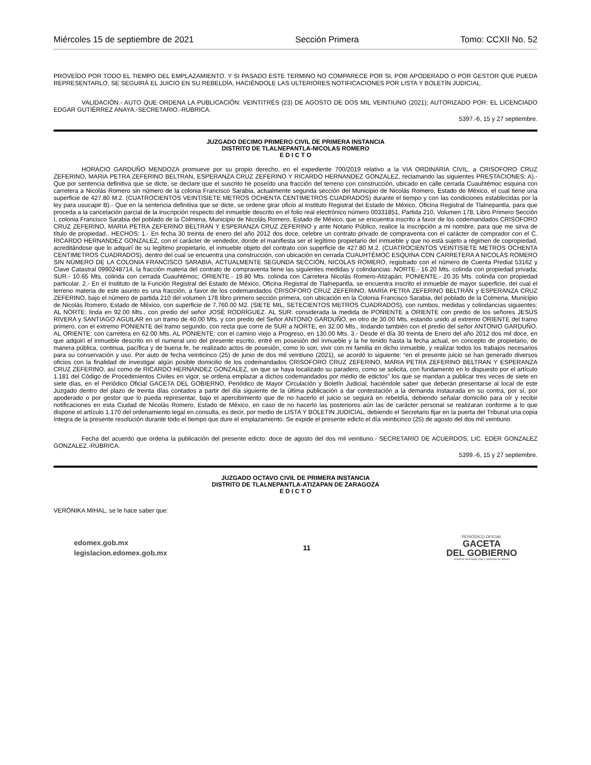Miércoles 15 de septiembre de 2021 Sección Primera Tomo: CCXII No. 52
PROVEÍDO POR TODO EL TIEMPO DEL EMPLAZAMIENTO. Y SI PASADO ESTE TERMINO NO COMPARECE POR SI, POR APODERADO O POR GESTOR QUE PUEDA REPRESENTARLO, SE SEGUIRÁ EL JUICIO EN SU REBELDÍA, HACIÉNDOLE LAS ULTERIORES NOTIFICACIONES POR LISTA Y BOLETÍN JUDICIAL.
VALIDACIÓN.- AUTO QUE ORDENA LA PUBLICACIÓN: VEINTITRÉS (23) DE AGOSTO DE DOS MIL VEINTIUNO (2021); AUTORIZADO POR: EL LICENCIADO EDGAR GUTIÉRREZ ANAYA.-SECRETARIO.-RÚBRICA.
5397.-6, 15 y 27 septiembre.
JUZGADO DECIMO PRIMERO CIVIL DE PRIMERA INSTANCIA
DISTRITO DE TLALNEPANTLA-NICOLAS ROMERO
E D I C T O
HORACIO GARDUÑO MENDOZA promueve por su propio derecho, en el expediente 700/2019 relativo a la VIA ORDINARIA CIVIL, a CRISOFORO CRUZ ZEFERINO, MARIA PETRA ZEFERINO BELTRAN, ESPERANZA CRUZ ZEFERINO Y RICARDO HERNANDEZ GONZALEZ, reclamando las siguientes PRESTACIONES: A).- Que por sentencia definitiva que se dicte, se declare que el suscrito he poseído una fracción del terreno con construcción, ubicado en calle cerrada Cuauhtémoc esquina con carretera a Nicolás Romero sin número de la colonia Francisco Sarabia, actualmente segunda sección del Municipio de Nicolás Romero, Estado de México, el cual tiene una superficie de 427.80 M.2. (CUATROCIENTOS VEINTISIETE METROS OCHENTA CENTIMETROS CUADRADOS) durante el tiempo y con las condiciones establecidas por la ley para usucapir B).- Que en la sentencia definitiva que se dicte, se ordene girar oficio al Instituto Registral del Estado de México, Oficina Registral de Tlalnepantla, para que proceda a la cancelación parcial de la inscripción respecto del inmueble descrito en el folio real electrónico número 00331851, Partida 210, Volumen 178, Libro Primero Sección I, colonia Francisco Sarabia del poblado de la Colmena, Municipio de Nicolás Romero, Estado de México, que se encuentra inscrito a favor de los codemandados CRISOFORO CRUZ ZEFERINO, MARIA PETRA ZEFERINO BELTRAN Y ESPERANZA CRUZ ZEFERINO y ante Notario Público, realice la inscripción a mi nombre, para que me sirva de título de propiedad.. HECHOS: 1.- En fecha 30 treinta de enero del año 2012 dos doce, celebre un contrato privado de compraventa con el carácter de comprador con el C. RICARDO HERNANDEZ GONZALEZ, con el carácter de vendedor, donde el manifiesta ser el legítimo propietario del inmueble y que no está sujeto a régimen de copropiedad, acreditándose que lo adquirí de su legítimo propietario, el inmueble objeto del contrato con superficie de 427.80 M.2. (CUATROCIENTOS VEINTISIETE METROS OCHENTA CENTIMETROS CUADRADOS), dentro del cual se encuentra una construcción, con ubicación en cerrada CUAUHTÉMOC ESQUINA CON CARRETERA A NICOLÁS ROMERO SIN NÚMERO DE LA COLONIA FRANCISCO SARABIA, ACTUALMENTE SEGUNDA SECCIÓN, NICOLAS ROMERO, registrado con el número de Cuenta Predial 53162 y Clave Catastral 0990248714, la fracción materia del contrato de compraventa tiene las siguientes medidas y colindancias: NORTE.- 16.20 Mts. colinda con propiedad privada; SUR.- 10.65 Mts. colinda con cerrada Cuauhtémoc; ORIENTE.- 19.80 Mts. colinda con Carretera Nicolás Romero-Atizapán; PONIENTE.- 20.35 Mts. colinda con propiedad particular. 2.- En el Instituto de la Función Registral del Estado de México, Oficina Registral de Tlalnepantla, se encuentra inscrito el inmueble de mayor superficie, del cual el terreno materia de este asunto es una fracción, a favor de los codemandados CRISOFORO CRUZ ZEFERINO, MARÍA PETRA ZEFERINO BELTRÁN y ESPERANZA CRUZ ZEFERINO, bajo el número de partida 210 del volumen 178 libro primero sección primera, con ubicación en la Colonia Francisco Sarabia, del poblado de la Colmena, Municipio de Nicolás Romero, Estado de México, con superficie de 7,760.00 M2. (SIETE MIL, SETECIENTOS METROS CUADRADOS), con rumbos, medidas y colindancias siguientes: AL NORTE: linda en 92.00 Mts., con predio del señor JOSÉ RODRÍGUEZ. AL SUR: considerada la medida de PONIENTE a ORIENTE con predio de los señores JESÚS RIVERA y SANTIAGO AGUILAR en un tramo de 40.00 Mts. y con predio del Señor ANTONIO GARDUÑO, en otro de 30.00 Mts. estando unido al extremo ORIENTE del tramo primero, con el extremo PONIENTE del tramo segundo, con recta que corre de SUR a NORTE, en 32.00 Mts., lindando también con el predio del señor ANTONIO GARDUÑO. AL ORIENTE: con carretera en 62.00 Mts. AL PONIENTE: con el camino viejo a Progreso, en 130.00 Mts. 3.- Desde el día 30 treinta de Enero del año 2012 dos mil doce, en que adquirí el inmueble descrito en el numeral uno del presente escrito, entré en posesión del inmueble y la he tenido hasta la fecha actual, en concepto de propietario, de manera pública, continua, pacífica y de buena fe, he realizado actos de posesión, como lo son, vivir con mi familia en dicho inmueble, y realizar todos los trabajos necesarios para su conservación y uso. Por auto de fecha veinticinco (25) de junio de dos mil veintiuno (2021), se acordó lo siguiente: “en el presente juicio se han generado diversos oficios con la finalidad de investigar algún posible domicilio de los codemandados CRISOFORO CRUZ ZEFERINO, MARIA PETRA ZEFERINO BELTRAN Y ESPERANZA CRUZ ZEFERINO, así como de RICARDO HERNANDEZ GONZALEZ, sin que se haya localizado su paradero, como se solicita, con fundamento en lo dispuesto por el artículo 1.181 del Código de Procedimientos Civiles en vigor, se ordena emplazar a dichos codemandados por medio de edictos” los que se mandan a publicar tres veces de siete en siete días, en el Periódico Oficial GACETA DEL GOBIERNO, Periódico de Mayor Circulación y Boletín Judicial, haciéndole saber que deberán presentarse al local de este Juzgado dentro del plazo de treinta días contados a partir del día siguiente de la última publicación a dar contestación a la demanda instaurada en su contra, por sí, por apoderado o por gestor que lo pueda representar, bajo el apercibimiento que de no hacerlo el juicio se seguirá en rebeldía, debiendo señalar domicilio para oír y recibir notificaciones en esta Ciudad de Nicolás Romero, Estado de México, en caso de no hacerlo las posteriores aún las de carácter personal se realizaran conforme a lo que dispone el artículo 1.170 del ordenamiento legal en consulta, es decir, por medio de LISTA Y BOLETIN JUDICIAL, debiendo el Secretario fijar en la puerta del Tribunal una copia íntegra de la presente resolución durante todo el tiempo que dure el emplazamiento. Se expide el presente edicto el día veinticinco (25) de agosto del dos mil veintiuno.
Fecha del acuerdo que ordena la publicación del presente edicto: doce de agosto del dos mil veintiuno.- SECRETARIO DE ACUERDOS, LIC. EDER GONZALEZ GONZALEZ.-RÚBRICA.
5399.-6, 15 y 27 septiembre.
JUZGADO OCTAVO CIVIL DE PRIMERA INSTANCIA
DISTRITO DE TLALNEPANTLA-ATIZAPAN DE ZARAGOZA
E D I C T O
VERÓNIKA MIHAL, se le hace saber que:
edomex.gob.mx
legislacion.edomex.gob.mx
11
PERIÓDICO OFICIAL
GACETA
DEL GOBIERNO
Gobierno del Estado Libre y Soberano de México